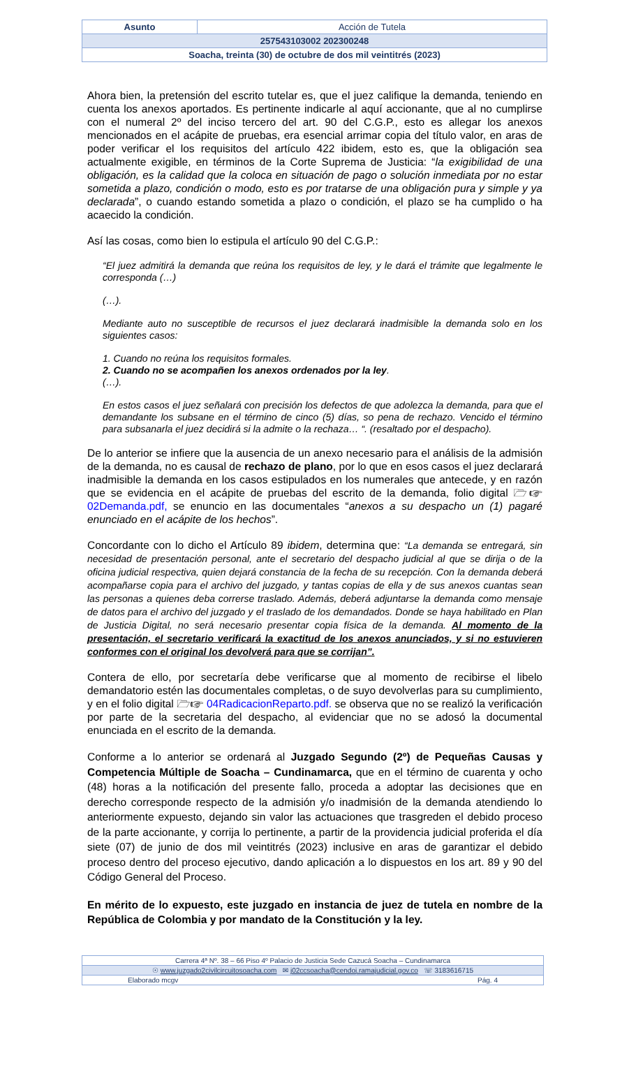| Asunto | Acción de Tutela |
| 257543103002 202300248 | |
| Soacha, treinta (30) de octubre de dos mil veintitrés (2023) | |
Ahora bien, la pretensión del escrito tutelar es, que el juez califique la demanda, teniendo en cuenta los anexos aportados. Es pertinente indicarle al aquí accionante, que al no cumplirse con el numeral 2º del inciso tercero del art. 90 del C.G.P., esto es allegar los anexos mencionados en el acápite de pruebas, era esencial arrimar copia del título valor, en aras de poder verificar el los requisitos del artículo 422 ibidem, esto es, que la obligación sea actualmente exigible, en términos de la Corte Suprema de Justicia: “la exigibilidad de una obligación, es la calidad que la coloca en situación de pago o solución inmediata por no estar sometida a plazo, condición o modo, esto es por tratarse de una obligación pura y simple y ya declarada”, o cuando estando sometida a plazo o condición, el plazo se ha cumplido o ha acaecido la condición.
Así las cosas, como bien lo estipula el artículo 90 del C.G.P.:
“El juez admitirá la demanda que reúna los requisitos de ley, y le dará el trámite que legalmente le corresponda (…)
(…).
Mediante auto no susceptible de recursos el juez declarará inadmisible la demanda solo en los siguientes casos:
1. Cuando no reúna los requisitos formales.
2. Cuando no se acompañen los anexos ordenados por la ley.
(…).
En estos casos el juez señalará con precisión los defectos de que adolezca la demanda, para que el demandante los subsane en el término de cinco (5) días, so pena de rechazo. Vencido el término para subsanarla el juez decidirá si la admite o la rechaza… “. (resaltado por el despacho).
De lo anterior se infiere que la ausencia de un anexo necesario para el análisis de la admisión de la demanda, no es causal de rechazo de plano, por lo que en esos casos el juez declarará inadmisible la demanda en los casos estipulados en los numerales que antecede, y en razón que se evidencia en el acápite de pruebas del escrito de la demanda, folio digital 🗁☞ 02Demanda.pdf, se enuncio en las documentales “anexos a su despacho un (1) pagaré enunciado en el acápite de los hechos”.
Concordante con lo dicho el Artículo 89 ibidem, determina que: “La demanda se entregará, sin necesidad de presentación personal, ante el secretario del despacho judicial al que se dirija o de la oficina judicial respectiva, quien dejará constancia de la fecha de su recepción. Con la demanda deberá acompañarse copia para el archivo del juzgado, y tantas copias de ella y de sus anexos cuantas sean las personas a quienes deba correrse traslado. Además, deberá adjuntarse la demanda como mensaje de datos para el archivo del juzgado y el traslado de los demandados. Donde se haya habilitado en Plan de Justicia Digital, no será necesario presentar copia física de la demanda. Al momento de la presentación, el secretario verificará la exactitud de los anexos anunciados, y si no estuvieren conformes con el original los devolverá para que se corrijan”.
Contera de ello, por secretaría debe verificarse que al momento de recibirse el libelo demandatorio estén las documentales completas, o de suyo devolverlas para su cumplimiento, y en el folio digital 🗁☞ 04RadicacionReparto.pdf. se observa que no se realizó la verificación por parte de la secretaria del despacho, al evidenciar que no se adosó la documental enunciada en el escrito de la demanda.
Conforme a lo anterior se ordenará al Juzgado Segundo (2º) de Pequeñas Causas y Competencia Múltiple de Soacha – Cundinamarca, que en el término de cuarenta y ocho (48) horas a la notificación del presente fallo, proceda a adoptar las decisiones que en derecho corresponde respecto de la admisión y/o inadmisión de la demanda atendiendo lo anteriormente expuesto, dejando sin valor las actuaciones que trasgreden el debido proceso de la parte accionante, y corrija lo pertinente, a partir de la providencia judicial proferida el día siete (07) de junio de dos mil veintitrés (2023) inclusive en aras de garantizar el debido proceso dentro del proceso ejecutivo, dando aplicación a lo dispuestos en los art. 89 y 90 del Código General del Proceso.
En mérito de lo expuesto, este juzgado en instancia de juez de tutela en nombre de la República de Colombia y por mandato de la Constitución y la ley.
| Carrera 4ª Nº. 38 – 66 Piso 4º Palacio de Justicia Sede Cazucá Soacha – Cundinamarca | |
| ☉ www.juzgado2civilcircuitosoacha.com ✉ j02ccsoacha@cendoj.ramajudicial.gov.co ☏ 3183616715 | |
| Elaborado mcgv | Pág. 4 |